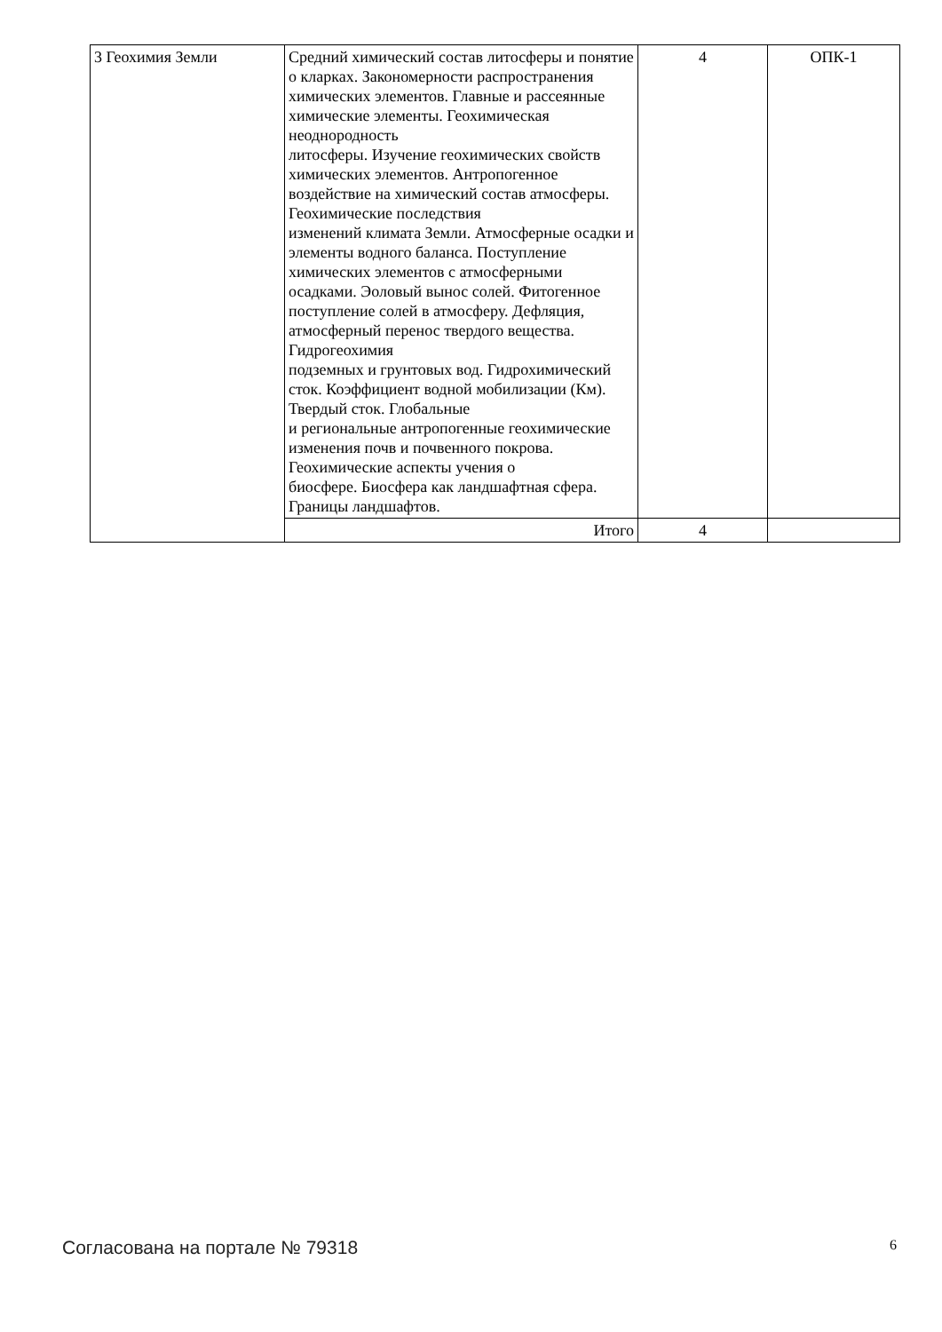| 3 Геохимия Земли | Средний химический состав литосферы и понятие о кларках. Закономерности распространения химических элементов. Главные и рассеянные химические элементы. Геохимическая неоднородность литосферы. Изучение геохимических свойств химических элементов. Антропогенное воздействие на химический состав атмосферы. Геохимические последствия изменений климата Земли. Атмосферные осадки и элементы водного баланса. Поступление химических элементов с атмосферными осадками. Эоловый вынос солей. Фитогенное поступление солей в атмосферу. Дефляция, атмосферный перенос твердого вещества. Гидрогеохимия подземных и грунтовых вод. Гидрохимический сток. Коэффициент водной мобилизации (Км). Твердый сток. Глобальные и региональные антропогенные геохимические изменения почв и почвенного покрова. Геохимические аспекты учения о биосфере. Биосфера как ландшафтная сфера. Границы ландшафтов. | 4 | ОПК-1 |
| | Итого | 4 | |
Согласована на портале № 79318 6